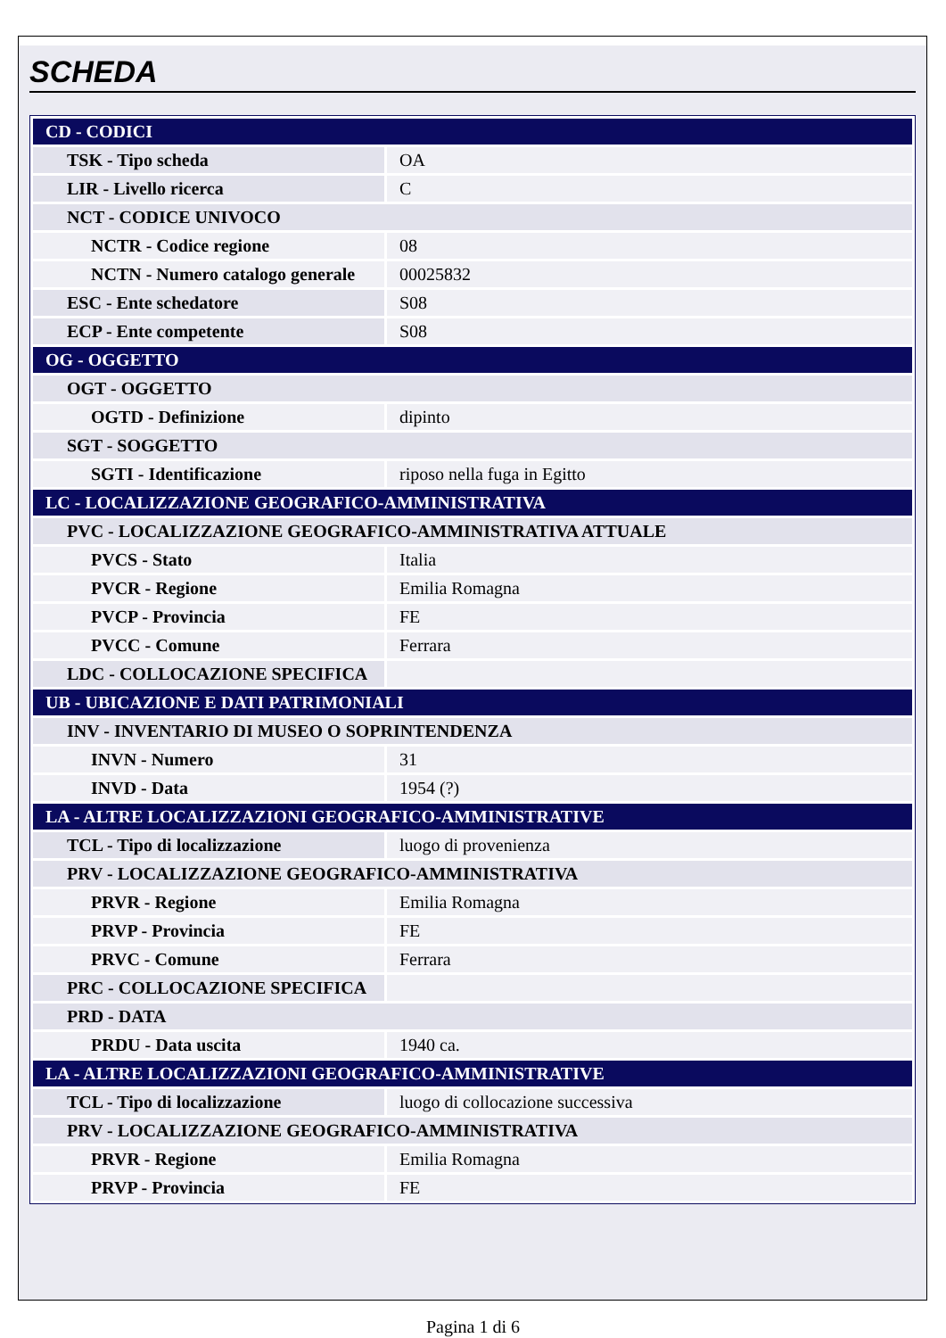SCHEDA
| CD - CODICI | |
| TSK - Tipo scheda | OA |
| LIR - Livello ricerca | C |
| NCT - CODICE UNIVOCO | |
| NCTR - Codice regione | 08 |
| NCTN - Numero catalogo generale | 00025832 |
| ESC - Ente schedatore | S08 |
| ECP - Ente competente | S08 |
| OG - OGGETTO | |
| OGT - OGGETTO | |
| OGTD - Definizione | dipinto |
| SGT - SOGGETTO | |
| SGTI - Identificazione | riposo nella fuga in Egitto |
| LC - LOCALIZZAZIONE GEOGRAFICO-AMMINISTRATIVA | |
| PVC - LOCALIZZAZIONE GEOGRAFICO-AMMINISTRATIVA ATTUALE | |
| PVCS - Stato | Italia |
| PVCR - Regione | Emilia Romagna |
| PVCP - Provincia | FE |
| PVCC - Comune | Ferrara |
| LDC - COLLOCAZIONE SPECIFICA | |
| UB - UBICAZIONE E DATI PATRIMONIALI | |
| INV - INVENTARIO DI MUSEO O SOPRINTENDENZA | |
| INVN - Numero | 31 |
| INVD - Data | 1954 (?) |
| LA - ALTRE LOCALIZZAZIONI GEOGRAFICO-AMMINISTRATIVE | |
| TCL - Tipo di localizzazione | luogo di provenienza |
| PRV - LOCALIZZAZIONE GEOGRAFICO-AMMINISTRATIVA | |
| PRVR - Regione | Emilia Romagna |
| PRVP - Provincia | FE |
| PRVC - Comune | Ferrara |
| PRC - COLLOCAZIONE SPECIFICA | |
| PRD - DATA | |
| PRDU - Data uscita | 1940 ca. |
| LA - ALTRE LOCALIZZAZIONI GEOGRAFICO-AMMINISTRATIVE | |
| TCL - Tipo di localizzazione | luogo di collocazione successiva |
| PRV - LOCALIZZAZIONE GEOGRAFICO-AMMINISTRATIVA | |
| PRVR - Regione | Emilia Romagna |
| PRVP - Provincia | FE |
Pagina 1 di 6